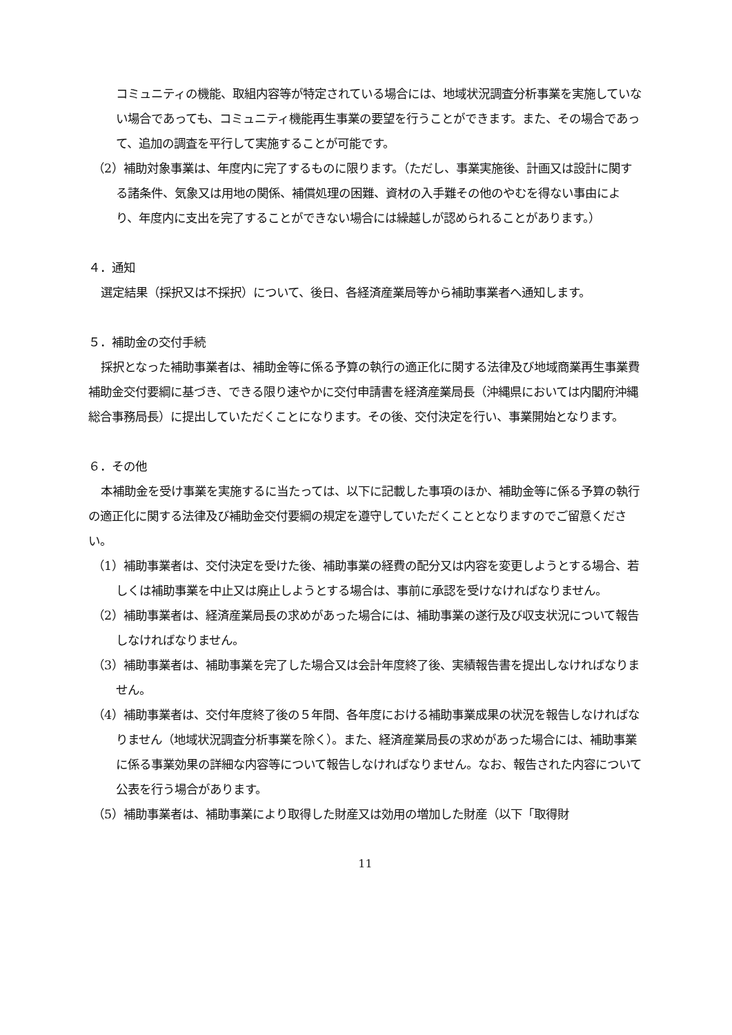コミュニティの機能、取組内容等が特定されている場合には、地域状況調査分析事業を実施していない場合であっても、コミュニティ機能再生事業の要望を行うことができます。また、その場合であって、追加の調査を平行して実施することが可能です。
（2）補助対象事業は、年度内に完了するものに限ります。（ただし、事業実施後、計画又は設計に関する諸条件、気象又は用地の関係、補償処理の困難、資材の入手難その他のやむを得ない事由により、年度内に支出を完了することができない場合には繰越しが認められることがあります。）
４．通知
選定結果（採択又は不採択）について、後日、各経済産業局等から補助事業者へ通知します。
５．補助金の交付手続
採択となった補助事業者は、補助金等に係る予算の執行の適正化に関する法律及び地域商業再生事業費補助金交付要綱に基づき、できる限り速やかに交付申請書を経済産業局長（沖縄県においては内閣府沖縄総合事務局長）に提出していただくことになります。その後、交付決定を行い、事業開始となります。
６．その他
本補助金を受け事業を実施するに当たっては、以下に記載した事項のほか、補助金等に係る予算の執行の適正化に関する法律及び補助金交付要綱の規定を遵守していただくこととなりますのでご留意ください。
（1）補助事業者は、交付決定を受けた後、補助事業の経費の配分又は内容を変更しようとする場合、若しくは補助事業を中止又は廃止しようとする場合は、事前に承認を受けなければなりません。
（2）補助事業者は、経済産業局長の求めがあった場合には、補助事業の遂行及び収支状況について報告しなければなりません。
（3）補助事業者は、補助事業を完了した場合又は会計年度終了後、実績報告書を提出しなければなりません。
（4）補助事業者は、交付年度終了後の５年間、各年度における補助事業成果の状況を報告しなければなりません（地域状況調査分析事業を除く）。また、経済産業局長の求めがあった場合には、補助事業に係る事業効果の詳細な内容等について報告しなければなりません。なお、報告された内容について公表を行う場合があります。
（5）補助事業者は、補助事業により取得した財産又は効用の増加した財産（以下「取得財
11